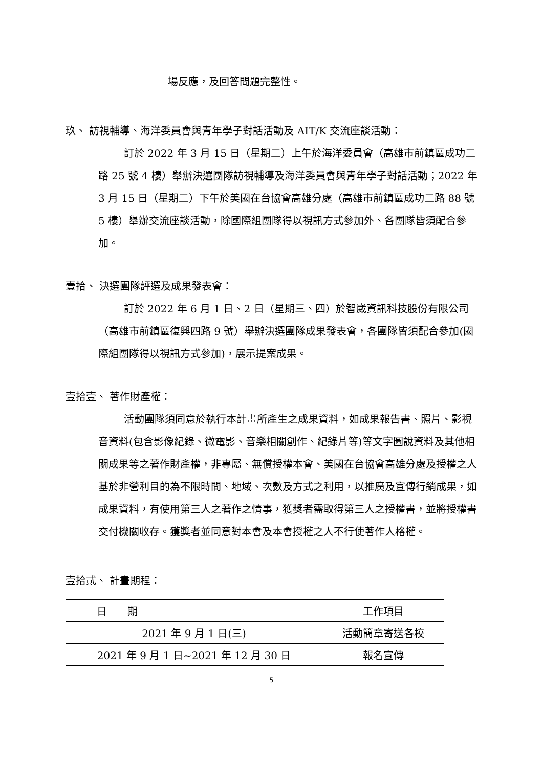場反應，及回答問題完整性。
玖、 訪視輔導、海洋委員會與青年學子對話活動及 AIT/K 交流座談活動：
訂於 2022 年 3 月 15 日（星期二）上午於海洋委員會（高雄市前鎮區成功二路 25 號 4 樓）舉辦決選團隊訪視輔導及海洋委員會與青年學子對話活動；2022 年 3 月 15 日（星期二）下午於美國在台協會高雄分處（高雄市前鎮區成功二路 88 號 5 樓）舉辦交流座談活動，除國際組團隊得以視訊方式參加外、各團隊皆須配合參加。
壹拾、 決選團隊評選及成果發表會：
訂於 2022 年 6 月 1 日、2 日（星期三、四）於智崴資訊科技股份有限公司（高雄市前鎮區復興四路 9 號）舉辦決選團隊成果發表會，各團隊皆須配合參加(國際組團隊得以視訊方式參加)，展示提案成果。
壹拾壹、 著作財產權：
活動團隊須同意於執行本計畫所產生之成果資料，如成果報告書、照片、影視音資料(包含影像紀錄、微電影、音樂相關創作、紀錄片等)等文字圖說資料及其他相關成果等之著作財產權，非專屬、無償授權本會、美國在台協會高雄分處及授權之人基於非營利目的為不限時間、地域、次數及方式之利用，以推廣及宣傳行銷成果，如成果資料，有使用第三人之著作之情事，獲獎者需取得第三人之授權書，並將授權書交付機關收存。獲獎者並同意對本會及本會授權之人不行使著作人格權。
壹拾貳、 計畫期程：
| 日 期 | 工作項目 |
| 2021 年 9 月 1 日(三) | 活動簡章寄送各校 |
| 2021 年 9 月 1 日~2021 年 12 月 30 日 | 報名宣傳 |
5